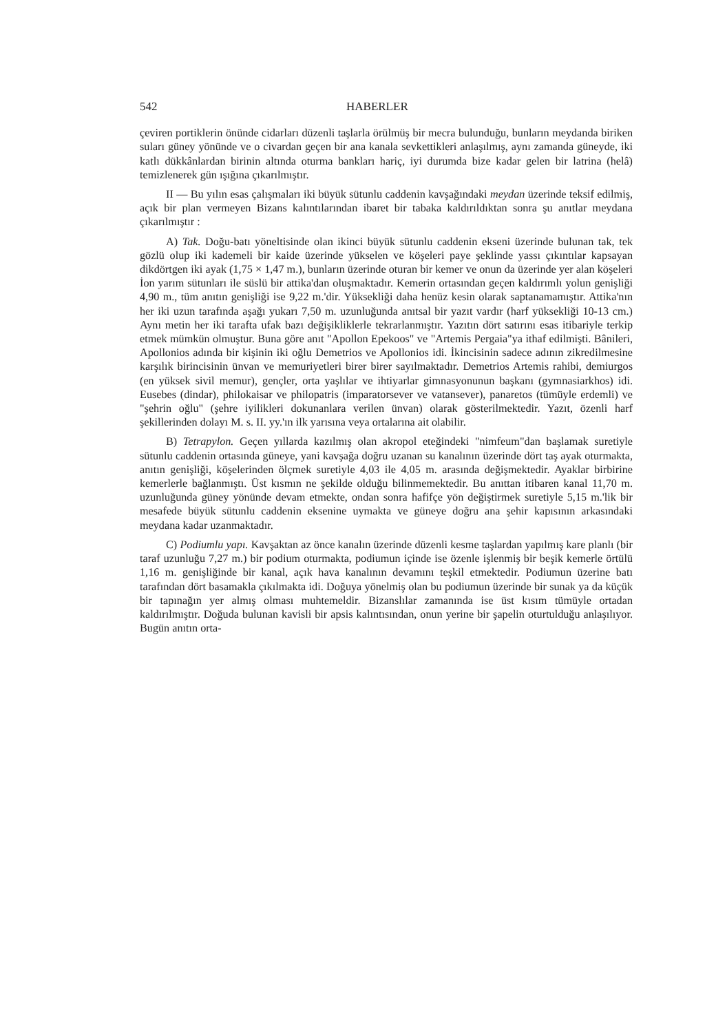542 HABERLER
çeviren portiklerin önünde cidarları düzenli taşlarla örülmüş bir mecra bulunduğu, bunların meydanda biriken suları güney yönünde ve o civardan geçen bir ana kanala sevkettikleri anlaşılmış, aynı zamanda güneyde, iki katlı dükkânlardan birinin altında oturma bankları hariç, iyi durumda bize kadar gelen bir latrina (helâ) temizlenerek gün ışığına çıkarılmıştır.
II — Bu yılın esas çalışmaları iki büyük sütunlu caddenin kavşağındaki meydan üzerinde teksif edilmiş, açık bir plan vermeyen Bizans kalıntılarından ibaret bir tabaka kaldırıldıktan sonra şu anıtlar meydana çıkarılmıştır :
A) Tak. Doğu-batı yöneltisinde olan ikinci büyük sütunlu caddenin ekseni üzerinde bulunan tak, tek gözlü olup iki kademeli bir kaide üzerinde yükselen ve köşeleri paye şeklinde yassı çıkıntılar kapsayan dikdörtgen iki ayak (1,75 × 1,47 m.), bunların üzerinde oturan bir kemer ve onun da üzerinde yer alan köşeleri İon yarım sütunları ile süslü bir attika'dan oluşmaktadır. Kemerin ortasından geçen kaldırımlı yolun genişliği 4,90 m., tüm anıtın genişliği ise 9,22 m.'dir. Yüksekliği daha henüz kesin olarak saptanamamıştır. Attika'nın her iki uzun tarafında aşağı yukarı 7,50 m. uzunluğunda anıtsal bir yazıt vardır (harf yüksekliği 10-13 cm.) Aynı metin her iki tarafta ufak bazı değişikliklerle tekrarlanmıştır. Yazıtın dört satırını esas itibariyle terkip etmek mümkün olmuştur. Buna göre anıt "Apollon Epekoos" ve "Artemis Pergaia"ya ithaf edilmişti. Bânileri, Apollonios adında bir kişinin iki oğlu Demetrios ve Apollonios idi. İkincisinin sadece adının zikredilmesine karşılık birincisinin ünvan ve memuriyetleri birer birer sayılmaktadır. Demetrios Artemis rahibi, demiurgos (en yüksek sivil memur), gençler, orta yaşlılar ve ihtiyarlar gimnasyonunun başkanı (gymnasiarkhos) idi. Eusebes (dindar), philokaisar ve philopatris (imparatorsever ve vatansever), panaretos (tümüyle erdemli) ve "şehrin oğlu" (şehre iyilikleri dokunanlara verilen ünvan) olarak gösterilmektedir. Yazıt, özenli harf şekillerinden dolayı M. s. II. yy.'ın ilk yarısına veya ortalarına ait olabilir.
B) Tetrapylon. Geçen yıllarda kazılmış olan akropol eteğindeki "nimfeum"dan başlamak suretiyle sütunlu caddenin ortasında güneye, yani kavşağa doğru uzanan su kanalının üzerinde dört taş ayak oturmakta, anıtın genişliği, köşelerinden ölçmek suretiyle 4,03 ile 4,05 m. arasında değişmektedir. Ayaklar birbirine kemerlerle bağlanmıştı. Üst kısmın ne şekilde olduğu bilinmemektedir. Bu anıttan itibaren kanal 11,70 m. uzunluğunda güney yönünde devam etmekte, ondan sonra hafifçe yön değiştirmek suretiyle 5,15 m.'lik bir mesafede büyük sütunlu caddenin eksenine uymakta ve güneye doğru ana şehir kapısının arkasındaki meydana kadar uzanmaktadır.
C) Podiumlu yapı. Kavşaktan az önce kanalın üzerinde düzenli kesme taşlardan yapılmış kare planlı (bir taraf uzunluğu 7,27 m.) bir podium oturmakta, podiumun içinde ise özenle işlenmiş bir beşik kemerle örtülü 1,16 m. genişliğinde bir kanal, açık hava kanalının devamını teşkil etmektedir. Podiumun üzerine batı tarafından dört basamakla çıkılmakta idi. Doğuya yönelmiş olan bu podiumun üzerinde bir sunak ya da küçük bir tapınağın yer almış olması muhtemeldir. Bizanslılar zamanında ise üst kısım tümüyle ortadan kaldırılmıştır. Doğuda bulunan kavisli bir apsis kalıntısından, onun yerine bir şapelin oturtulduğu anlaşılıyor. Bugün anıtın orta-